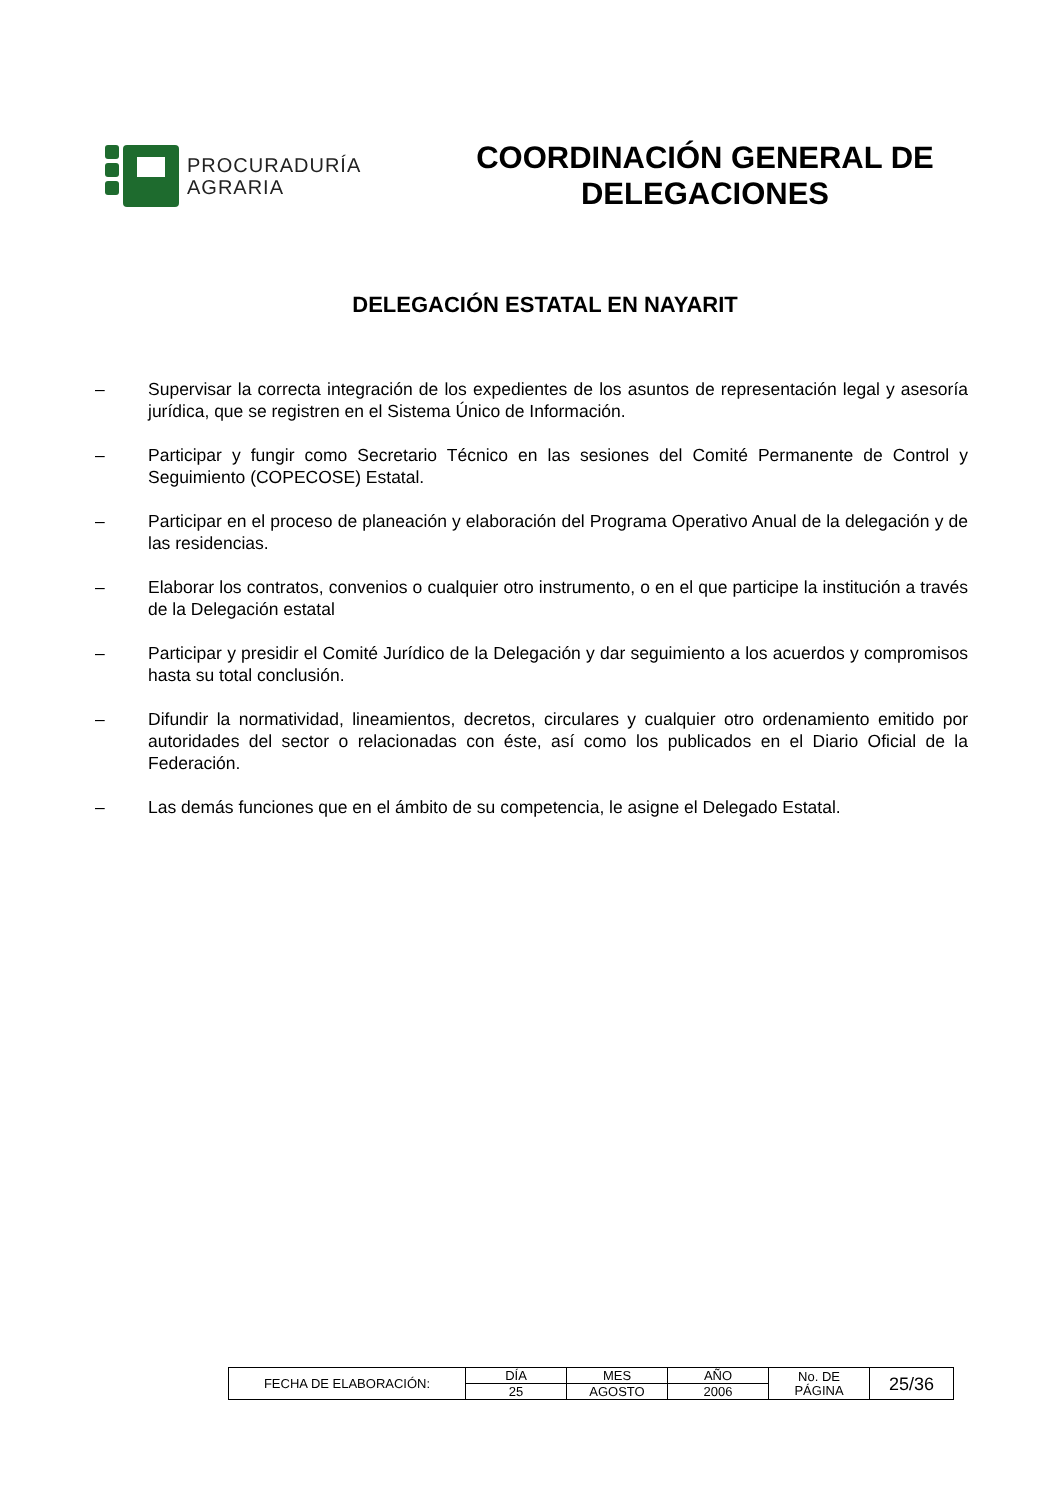PROCURADURÍA
AGRARIA
COORDINACIÓN GENERAL DE DELEGACIONES
DELEGACIÓN ESTATAL EN NAYARIT
– Supervisar la correcta integración de los expedientes de los asuntos de representación legal y asesoría jurídica, que se registren en el Sistema Único de Información.
– Participar y fungir como Secretario Técnico en las sesiones del Comité Permanente de Control y Seguimiento (COPECOSE) Estatal.
– Participar en el proceso de planeación y elaboración del Programa Operativo Anual de la delegación y de las residencias.
– Elaborar los contratos, convenios o cualquier otro instrumento, o en el que participe la institución a través de la Delegación estatal
– Participar y presidir el Comité Jurídico de la Delegación y dar seguimiento a los acuerdos y compromisos hasta su total conclusión.
– Difundir la normatividad, lineamientos, decretos, circulares y cualquier otro ordenamiento emitido por autoridades del sector o relacionadas con éste, así como los publicados en el Diario Oficial de la Federación.
– Las demás funciones que en el ámbito de su competencia, le asigne el Delegado Estatal.
| FECHA DE ELABORACIÓN: | DÍA | MES | AÑO | No. DE PÁGINA | 25/36 |
| | 25 | AGOSTO | 2006 | | |